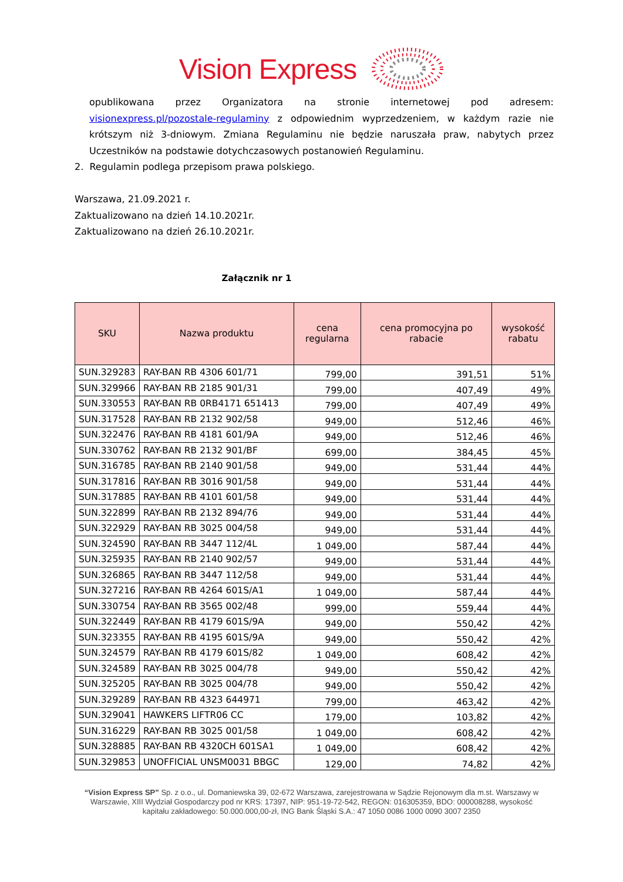Vision Express
opublikowana przez Organizatora na stronie internetowej pod adresem: visionexpress.pl/pozostale-regulaminy z odpowiednim wyprzedzeniem, w każdym razie nie krótszym niż 3-dniowym. Zmiana Regulaminu nie będzie naruszała praw, nabytych przez Uczestników na podstawie dotychczasowych postanowień Regulaminu.
2. Regulamin podlega przepisom prawa polskiego.
Warszawa, 21.09.2021 r.
Zaktualizowano na dzień 14.10.2021r.
Zaktualizowano na dzień 26.10.2021r.
Załącznik nr 1
| SKU | Nazwa produktu | cena regularna | cena promocyjna po rabacie | wysokość rabatu |
| --- | --- | --- | --- | --- |
| SUN.329283 | RAY-BAN RB 4306 601/71 | 799,00 | 391,51 | 51% |
| SUN.329966 | RAY-BAN RB 2185 901/31 | 799,00 | 407,49 | 49% |
| SUN.330553 | RAY-BAN RB 0RB4171 651413 | 799,00 | 407,49 | 49% |
| SUN.317528 | RAY-BAN RB 2132 902/58 | 949,00 | 512,46 | 46% |
| SUN.322476 | RAY-BAN RB 4181 601/9A | 949,00 | 512,46 | 46% |
| SUN.330762 | RAY-BAN RB 2132 901/BF | 699,00 | 384,45 | 45% |
| SUN.316785 | RAY-BAN RB 2140 901/58 | 949,00 | 531,44 | 44% |
| SUN.317816 | RAY-BAN RB 3016 901/58 | 949,00 | 531,44 | 44% |
| SUN.317885 | RAY-BAN RB 4101 601/58 | 949,00 | 531,44 | 44% |
| SUN.322899 | RAY-BAN RB 2132 894/76 | 949,00 | 531,44 | 44% |
| SUN.322929 | RAY-BAN RB 3025 004/58 | 949,00 | 531,44 | 44% |
| SUN.324590 | RAY-BAN RB 3447 112/4L | 1 049,00 | 587,44 | 44% |
| SUN.325935 | RAY-BAN RB 2140 902/57 | 949,00 | 531,44 | 44% |
| SUN.326865 | RAY-BAN RB 3447 112/58 | 949,00 | 531,44 | 44% |
| SUN.327216 | RAY-BAN RB 4264 601S/A1 | 1 049,00 | 587,44 | 44% |
| SUN.330754 | RAY-BAN RB 3565 002/48 | 999,00 | 559,44 | 44% |
| SUN.322449 | RAY-BAN RB 4179 601S/9A | 949,00 | 550,42 | 42% |
| SUN.323355 | RAY-BAN RB 4195 601S/9A | 949,00 | 550,42 | 42% |
| SUN.324579 | RAY-BAN RB 4179 601S/82 | 1 049,00 | 608,42 | 42% |
| SUN.324589 | RAY-BAN RB 3025 004/78 | 949,00 | 550,42 | 42% |
| SUN.325205 | RAY-BAN RB 3025 004/78 | 949,00 | 550,42 | 42% |
| SUN.329289 | RAY-BAN RB 4323 644971 | 799,00 | 463,42 | 42% |
| SUN.329041 | HAWKERS LIFTR06 CC | 179,00 | 103,82 | 42% |
| SUN.316229 | RAY-BAN RB 3025 001/58 | 1 049,00 | 608,42 | 42% |
| SUN.328885 | RAY-BAN RB 4320CH 601SA1 | 1 049,00 | 608,42 | 42% |
| SUN.329853 | UNOFFICIAL UNSM0031 BBGC | 129,00 | 74,82 | 42% |
“Vision Express SP” Sp. z o.o., ul. Domaniewska 39, 02-672 Warszawa, zarejestrowana w Sądzie Rejonowym dla m.st. Warszawy w Warszawie, XIII Wydział Gospodarczy pod nr KRS: 17397, NIP: 951-19-72-542, REGON: 016305359, BDO: 000008288, wysokość kapitału zakładowego: 50.000.000,00-zł, ING Bank Śląski S.A.: 47 1050 0086 1000 0090 3007 2350